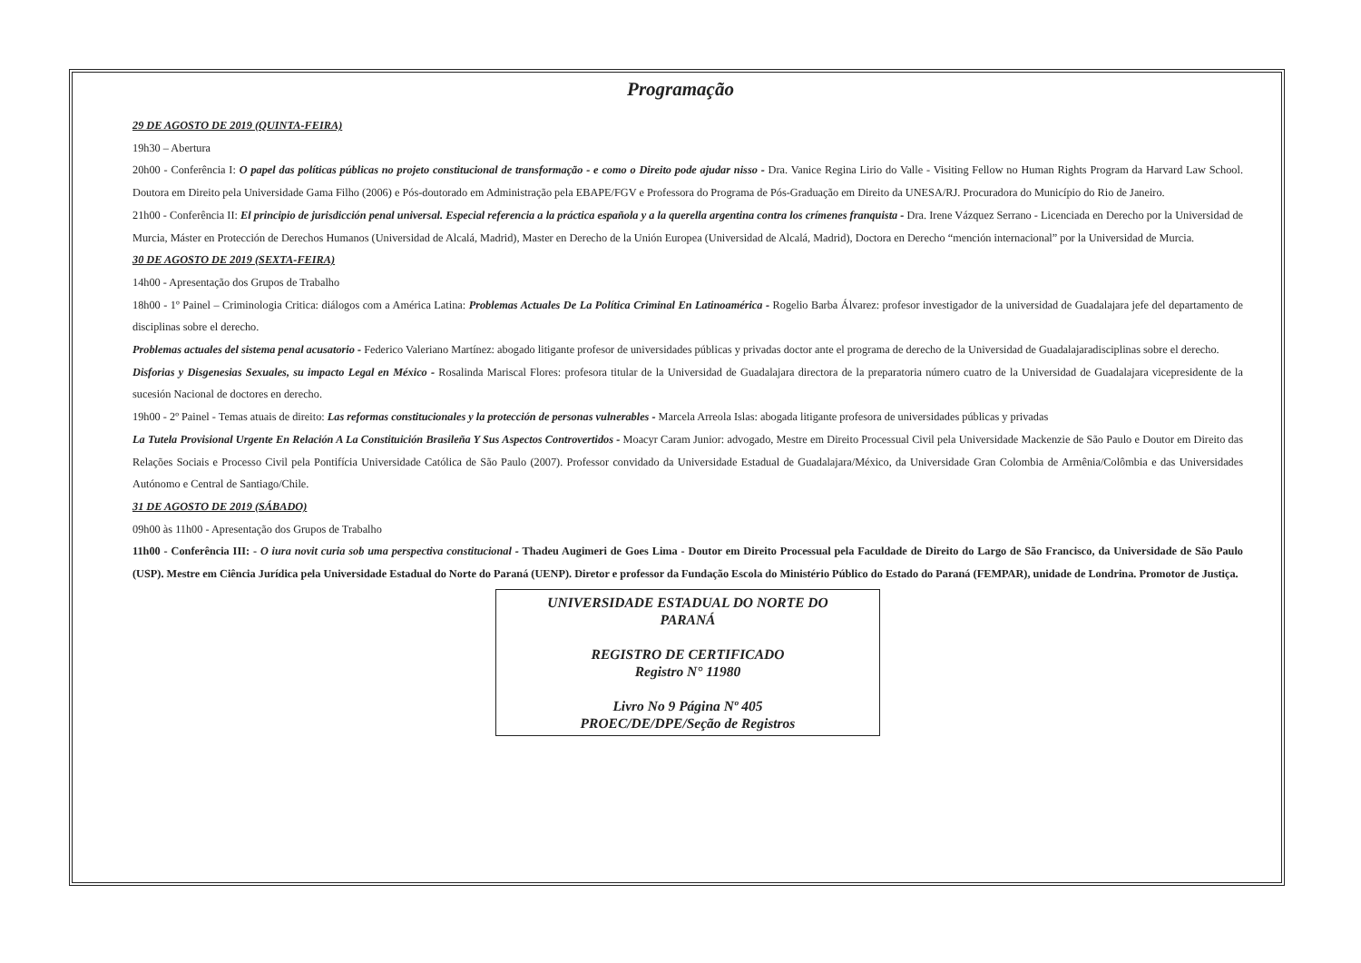Programação
29 DE AGOSTO DE 2019 (QUINTA-FEIRA)
19h30 – Abertura
20h00 - Conferência I: O papel das políticas públicas no projeto constitucional de transformação - e como o Direito pode ajudar nisso - Dra. Vanice Regina Lirio do Valle - Visiting Fellow no Human Rights Program da Harvard Law School. Doutora em Direito pela Universidade Gama Filho (2006) e Pós-doutorado em Administração pela EBAPE/FGV e Professora do Programa de Pós-Graduação em Direito da UNESA/RJ. Procuradora do Município do Rio de Janeiro.
21h00 - Conferência II: El principio de jurisdicción penal universal. Especial referencia a la práctica española y a la querella argentina contra los crímenes franquista - Dra. Irene Vázquez Serrano - Licenciada en Derecho por la Universidad de Murcia, Máster en Protección de Derechos Humanos (Universidad de Alcalá, Madrid), Master en Derecho de la Unión Europea (Universidad de Alcalá, Madrid), Doctora en Derecho “mención internacional” por la Universidad de Murcia.
30 DE AGOSTO DE 2019 (SEXTA-FEIRA)
14h00 - Apresentação dos Grupos de Trabalho
18h00 - 1º Painel – Criminologia Critica: diálogos com a América Latina: Problemas Actuales De La Política Criminal En Latinoamérica - Rogelio Barba Álvarez: profesor investigador de la universidad de Guadalajara jefe del departamento de disciplinas sobre el derecho.
Problemas actuales del sistema penal acusatorio - Federico Valeriano Martínez: abogado litigante profesor de universidades públicas y privadas doctor ante el programa de derecho de la Universidad de Guadalajaradisciplinas sobre el derecho.
Disforias y Disgenesias Sexuales, su impacto Legal en México - Rosalinda Mariscal Flores: profesora titular de la Universidad de Guadalajara directora de la preparatoria número cuatro de la Universidad de Guadalajara vicepresidente de la sucesión Nacional de doctores en derecho.
19h00 - 2º Painel - Temas atuais de direito: Las reformas constitucionales y la protección de personas vulnerables - Marcela Arreola Islas: abogada litigante profesora de universidades públicas y privadas
La Tutela Provisional Urgente En Relación A La Constituición Brasileña Y Sus Aspectos Controvertidos - Moacyr Caram Junior: advogado, Mestre em Direito Processual Civil pela Universidade Mackenzie de São Paulo e Doutor em Direito das Relações Sociais e Processo Civil pela Pontifícia Universidade Católica de São Paulo (2007). Professor convidado da Universidade Estadual de Guadalajara/México, da Universidade Gran Colombia de Armênia/Colômbia e das Universidades Autónomo e Central de Santiago/Chile.
31 DE AGOSTO DE 2019 (SÁBADO)
09h00 às 11h00 - Apresentação dos Grupos de Trabalho
11h00 - Conferência III: - O iura novit curia sob uma perspectiva constitucional - Thadeu Augimeri de Goes Lima - Doutor em Direito Processual pela Faculdade de Direito do Largo de São Francisco, da Universidade de São Paulo (USP). Mestre em Ciência Jurídica pela Universidade Estadual do Norte do Paraná (UENP). Diretor e professor da Fundação Escola do Ministério Público do Estado do Paraná (FEMPAR), unidade de Londrina. Promotor de Justiça.
UNIVERSIDADE ESTADUAL DO NORTE DO
PARANÁ
REGISTRO DE CERTIFICADO
Registro N° 11980
Livro No 9 Página Nº 405
PROEC/DE/DPE/Seção de Registros